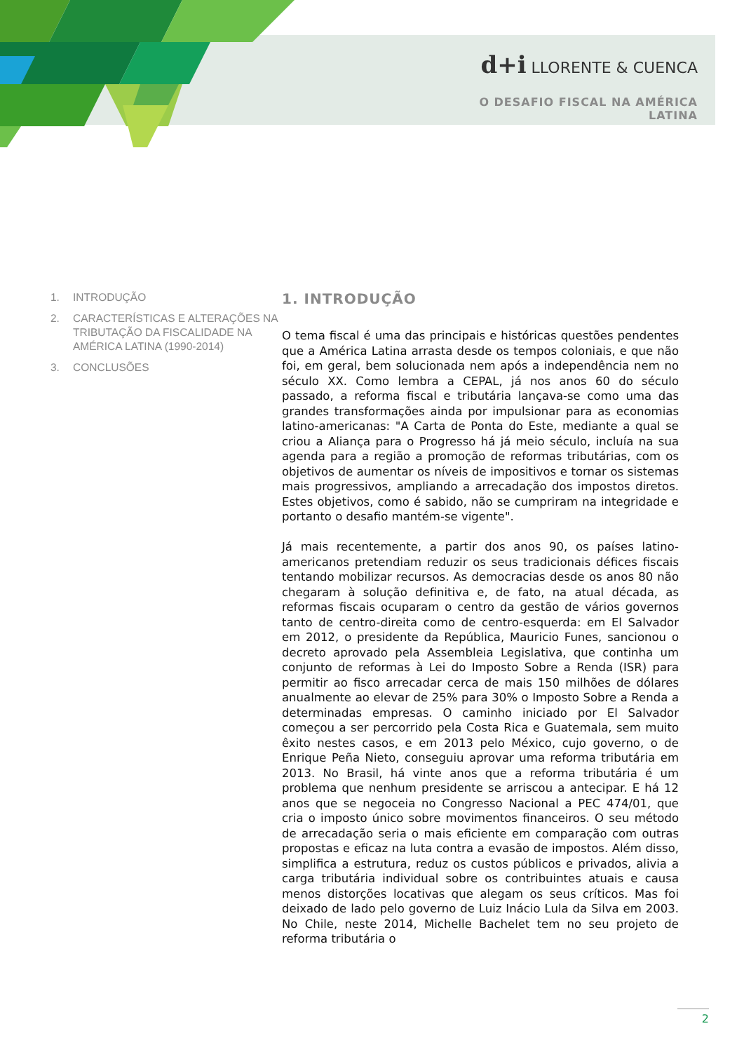d+i LLORENTE & CUENCA
O DESAFIO FISCAL NA AMÉRICA LATINA
1. INTRODUÇÃO
2. CARACTERÍSTICAS E ALTERAÇÕES NA TRIBUTAÇÃO DA FISCALIDADE NA AMÉRICA LATINA (1990-2014)
3. CONCLUSÕES
1. INTRODUÇÃO
O tema fiscal é uma das principais e históricas questões pendentes que a América Latina arrasta desde os tempos coloniais, e que não foi, em geral, bem solucionada nem após a independência nem no século XX. Como lembra a CEPAL, já nos anos 60 do século passado, a reforma fiscal e tributária lançava-se como uma das grandes transformações ainda por impulsionar para as economias latino-americanas: "A Carta de Ponta do Este, mediante a qual se criou a Aliança para o Progresso há já meio século, incluía na sua agenda para a região a promoção de reformas tributárias, com os objetivos de aumentar os níveis de impositivos e tornar os sistemas mais progressivos, ampliando a arrecadação dos impostos diretos. Estes objetivos, como é sabido, não se cumpriram na integridade e portanto o desafio mantém-se vigente".
Já mais recentemente, a partir dos anos 90, os países latino-americanos pretendiam reduzir os seus tradicionais défices fiscais tentando mobilizar recursos. As democracias desde os anos 80 não chegaram à solução definitiva e, de fato, na atual década, as reformas fiscais ocuparam o centro da gestão de vários governos tanto de centro-direita como de centro-esquerda: em El Salvador em 2012, o presidente da República, Mauricio Funes, sancionou o decreto aprovado pela Assembleia Legislativa, que continha um conjunto de reformas à Lei do Imposto Sobre a Renda (ISR) para permitir ao fisco arrecadar cerca de mais 150 milhões de dólares anualmente ao elevar de 25% para 30% o Imposto Sobre a Renda a determinadas empresas. O caminho iniciado por El Salvador começou a ser percorrido pela Costa Rica e Guatemala, sem muito êxito nestes casos, e em 2013 pelo México, cujo governo, o de Enrique Peña Nieto, conseguiu aprovar uma reforma tributária em 2013. No Brasil, há vinte anos que a reforma tributária é um problema que nenhum presidente se arriscou a antecipar. E há 12 anos que se negoceia no Congresso Nacional a PEC 474/01, que cria o imposto único sobre movimentos financeiros. O seu método de arrecadação seria o mais eficiente em comparação com outras propostas e eficaz na luta contra a evasão de impostos. Além disso, simplifica a estrutura, reduz os custos públicos e privados, alivia a carga tributária individual sobre os contribuintes atuais e causa menos distorções locativas que alegam os seus críticos. Mas foi deixado de lado pelo governo de Luiz Inácio Lula da Silva em 2003. No Chile, neste 2014, Michelle Bachelet tem no seu projeto de reforma tributária o
2